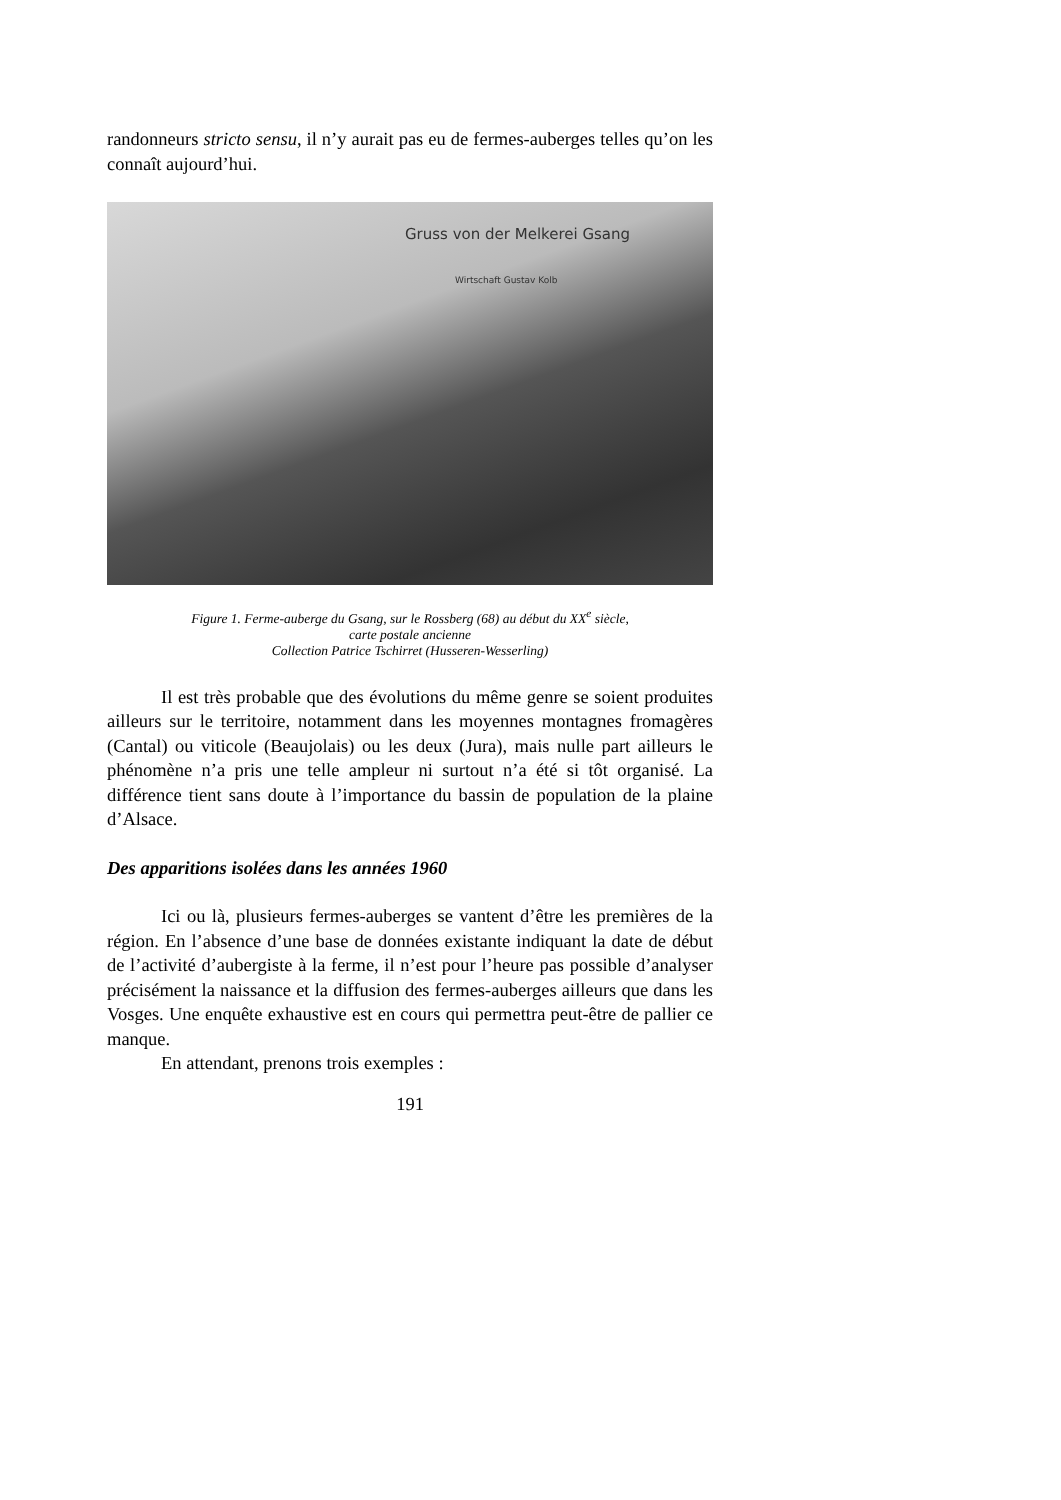randonneurs stricto sensu, il n’y aurait pas eu de fermes-auberges telles qu’on les connaît aujourd’hui.
Gruss von der Melkerei Gsang
Wirtschaft Gustav Kolb
Figure 1. Ferme-auberge du Gsang, sur le Rossberg (68) au début du XX<sup>e</sup> siècle,
carte postale ancienne
Collection Patrice Tschirret (Husseren-Wesserling)
Il est très probable que des évolutions du même genre se soient produites ailleurs sur le territoire, notamment dans les moyennes montagnes fromagères (Cantal) ou viticole (Beaujolais) ou les deux (Jura), mais nulle part ailleurs le phénomène n’a pris une telle ampleur ni surtout n’a été si tôt organisé. La différence tient sans doute à l’importance du bassin de population de la plaine d’Alsace.
Des apparitions isolées dans les années 1960
Ici ou là, plusieurs fermes-auberges se vantent d’être les premières de la région. En l’absence d’une base de données existante indiquant la date de début de l’activité d’aubergiste à la ferme, il n’est pour l’heure pas possible d’analyser précisément la naissance et la diffusion des fermes-auberges ailleurs que dans les Vosges. Une enquête exhaustive est en cours qui permettra peut-être de pallier ce manque.
En attendant, prenons trois exemples :
191